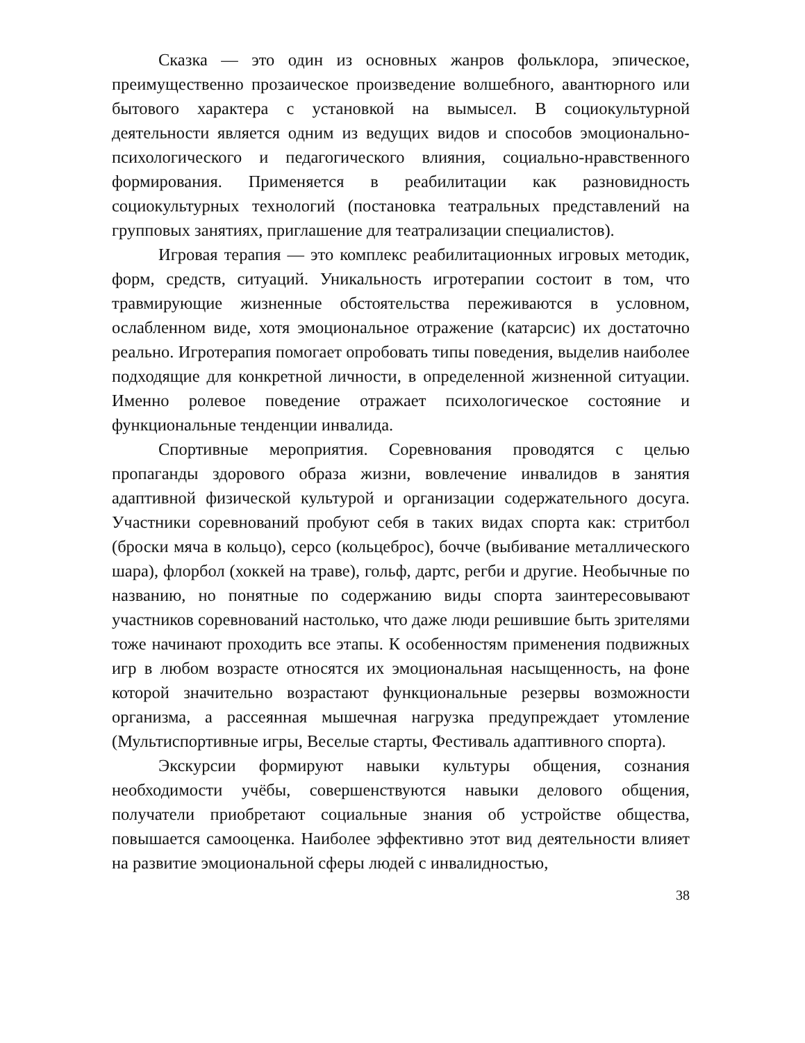Сказка — это один из основных жанров фольклора, эпическое, преимущественно прозаическое произведение волшебного, авантюрного или бытового характера с установкой на вымысел. В социокультурной деятельности является одним из ведущих видов и способов эмоционально-психологического и педагогического влияния, социально-нравственного формирования. Применяется в реабилитации как разновидность социокультурных технологий (постановка театральных представлений на групповых занятиях, приглашение для театрализации специалистов).
Игровая терапия — это комплекс реабилитационных игровых методик, форм, средств, ситуаций. Уникальность игротерапии состоит в том, что травмирующие жизненные обстоятельства переживаются в условном, ослабленном виде, хотя эмоциональное отражение (катарсис) их достаточно реально. Игротерапия помогает опробовать типы поведения, выделив наиболее подходящие для конкретной личности, в определенной жизненной ситуации. Именно ролевое поведение отражает психологическое состояние и функциональные тенденции инвалида.
Спортивные мероприятия. Соревнования проводятся с целью пропаганды здорового образа жизни, вовлечение инвалидов в занятия адаптивной физической культурой и организации содержательного досуга. Участники соревнований пробуют себя в таких видах спорта как: стритбол (броски мяча в кольцо), серсо (кольцеброс), бочче (выбивание металлического шара), флорбол (хоккей на траве), гольф, дартс, регби и другие. Необычные по названию, но понятные по содержанию виды спорта заинтересовывают участников соревнований настолько, что даже люди решившие быть зрителями тоже начинают проходить все этапы. К особенностям применения подвижных игр в любом возрасте относятся их эмоциональная насыщенность, на фоне которой значительно возрастают функциональные резервы возможности организма, а рассеянная мышечная нагрузка предупреждает утомление (Мультиспортивные игры, Веселые старты, Фестиваль адаптивного спорта).
Экскурсии формируют навыки культуры общения, сознания необходимости учёбы, совершенствуются навыки делового общения, получатели приобретают социальные знания об устройстве общества, повышается самооценка. Наиболее эффективно этот вид деятельности влияет на развитие эмоциональной сферы людей с инвалидностью,
38